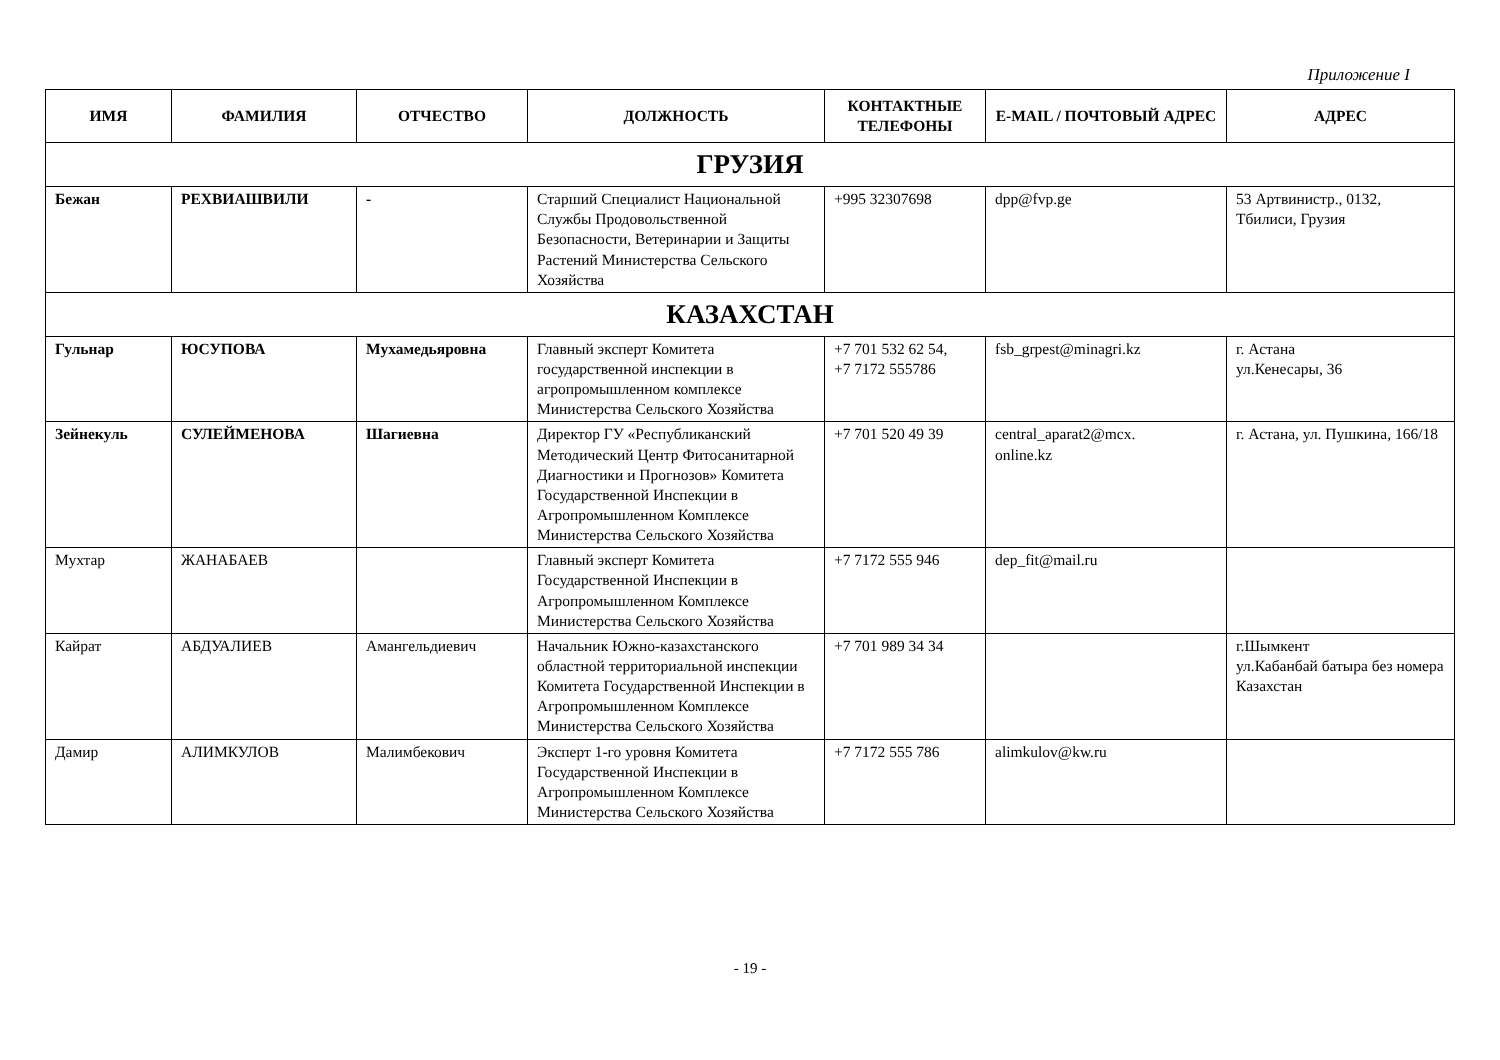Приложение I
| ИМЯ | ФАМИЛИЯ | ОТЧЕСТВО | ДОЛЖНОСТЬ | КОНТАКТНЫЕ ТЕЛЕФОНЫ | E-MAIL / ПОЧТОВЫЙ АДРЕС | АДРЕС |
| --- | --- | --- | --- | --- | --- | --- |
| ГРУЗИЯ | | | | | | |
| Бежан | РЕХВИАШВИЛИ | - | Старший Специалист Национальной Службы Продовольственной Безопасности, Ветеринарии и Защиты Растений Министерства Сельского Хозяйства | +995 32307698 | dpp@fvp.ge | 53 Артвинистр., 0132, Тбилиси, Грузия |
| КАЗАХСТАН | | | | | | |
| Гульнар | ЮСУПОВА | Мухамедьяровна | Главный эксперт Комитета государственной инспекции в агропромышленном комплексе Министерства Сельского Хозяйства | +7 701 532 62 54, +7 7172 555786 | fsb_grpest@minagri.kz | г. Астана ул.Кенесары, 36 |
| Зейнекуль | СУЛЕЙМЕНОВА | Шагиевна | Директор ГУ «Республиканский Методический Центр Фитосанитарной Диагностики и Прогнозов» Комитета Государственной Инспекции в Агропромышленном Комплексе Министерства Сельского Хозяйства | +7 701 520 49 39 | central_aparat2@mcx. online.kz | г. Астана, ул. Пушкина, 166/18 |
| Мухтар | ЖАНАБАЕВ | | Главный эксперт Комитета Государственной Инспекции в Агропромышленном Комплексе Министерства Сельского Хозяйства | +7 7172 555 946 | dep_fit@mail.ru | |
| Кайрат | АБДУАЛИЕВ | Амангельдиевич | Начальник Южно-казахстанского областной территориальной инспекции Комитета Государственной Инспекции в Агропромышленном Комплексе Министерства Сельского Хозяйства | +7 701 989 34 34 | | г.Шымкент ул.Кабанбай батыра без номера Казахстан |
| Дамир | АЛИМКУЛОВ | Малимбекович | Эксперт 1-го уровня Комитета Государственной Инспекции в Агропромышленном Комплексе Министерства Сельского Хозяйства | +7 7172 555 786 | alimkulov@kw.ru | |
- 19 -